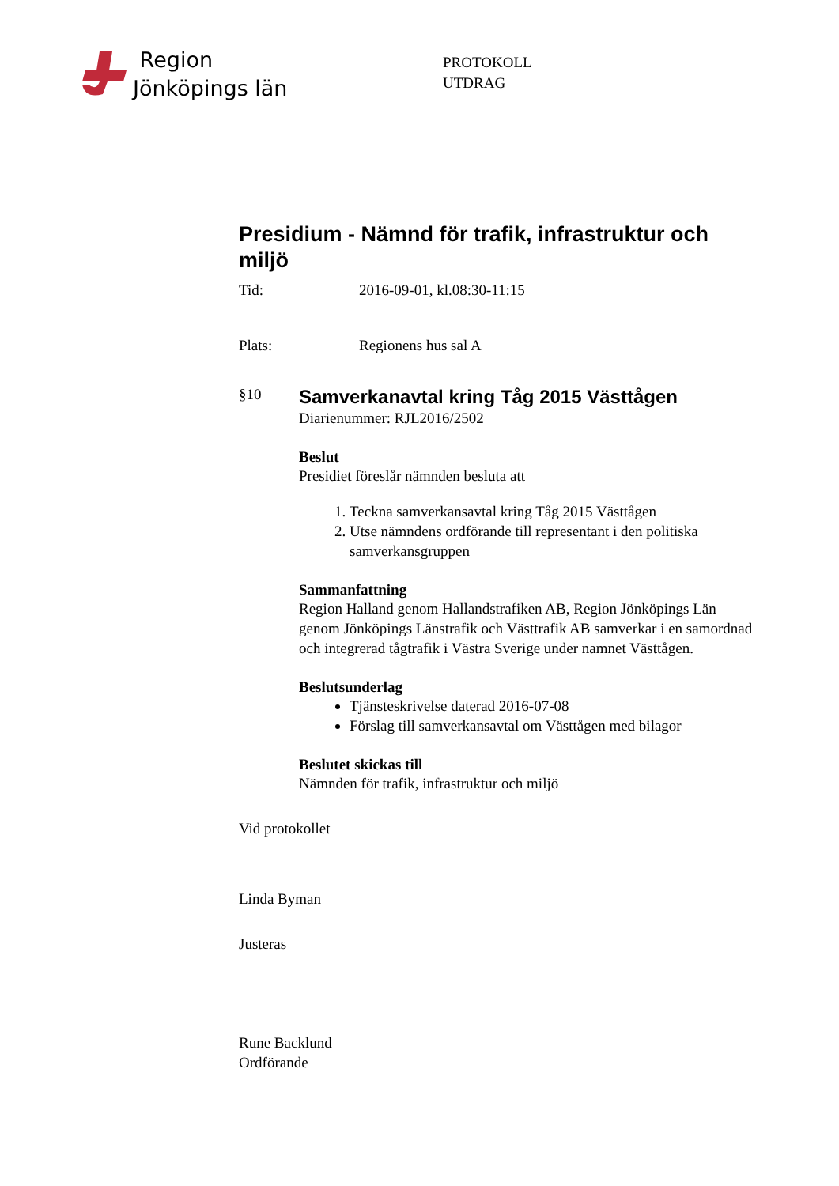Region
Jönköpings län
PROTOKOLL
UTDRAG
Presidium - Nämnd för trafik, infrastruktur och miljö
Tid: 2016-09-01, kl.08:30-11:15
Plats: Regionens hus sal A
§10
Samverkanavtal kring Tåg 2015 Västtågen
Diarienummer: RJL2016/2502
Beslut
Presidiet föreslår nämnden besluta att
1. Teckna samverkansavtal kring Tåg 2015 Västtågen
2. Utse nämndens ordförande till representant i den politiska samverkansgruppen
Sammanfattning
Region Halland genom Hallandstrafiken AB, Region Jönköpings Län genom Jönköpings Länstrafik och Västtrafik AB samverkar i en samordnad och integrerad tågtrafik i Västra Sverige under namnet Västtågen.
Beslutsunderlag
Tjänsteskrivelse daterad 2016-07-08
Förslag till samverkansavtal om Västtågen med bilagor
Beslutet skickas till
Nämnden för trafik, infrastruktur och miljö
Vid protokollet
Linda Byman
Justeras
Rune Backlund
Ordförande